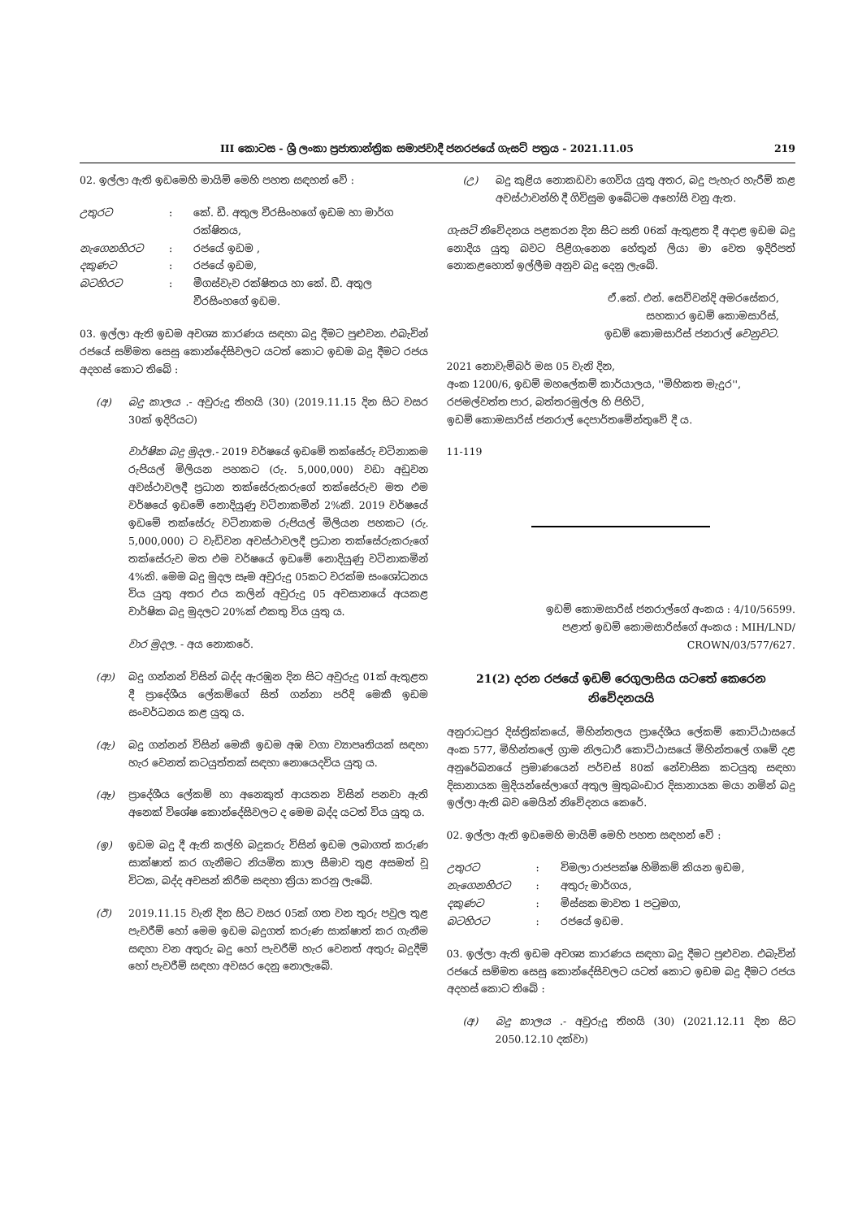III කොටස - ශ්‍රී ලංකා ප්‍රජාතාන්ත්‍රික සමාජවාදී ජනරජයේ ගැසට් පත්‍රය - 2021.11.05 219
02. ඉල්ලා ඇති ඉඩමෙහි මායිම් මෙහි පහත සඳහන් වේ :
| උතුරට | : | කේ. ඩී. අතුල වීරසිංහගේ ඉඩම හා මාර්ග රක්ෂිතය, |
| නැගෙනහිරට | : | රජයේ ඉඩම , |
| දකුණට | : | රජයේ ඉඩම, |
| බටහිරට | : | මීගස්වැව රක්ෂිතය හා කේ. ඩී. අතුල වීරසිංහගේ ඉඩම. |
03. ඉල්ලා ඇති ඉඩම අවශ්‍ය කාරණය සඳහා බදු දීමට පුළුවන. එබැවින් රජයේ සම්මත සෙසු කොන්දේසිවලට යටත් කොට ඉඩම බදු දීමට රජය අදහස් කොට තිබේ :
(අ) බදු කාලය .- අවුරුදු තිහයි (30) (2019.11.15 දින සිට වසර 30ක් ඉදිරියට)
වාර්ෂික බදු මුදල.- 2019 වර්ෂයේ ඉඩමේ තක්සේරු වටිනාකම රුපියල් මිලියන පහකට (රු. 5,000,000) වඩා අඩුවන අවස්ථාවලදී ප්‍රධාන තක්සේරුකරුගේ තක්සේරුව මත එම වර්ෂයේ ඉඩමේ නොදියුණු වටිනාකමින් 2%කි. 2019 වර්ෂයේ ඉඩමේ තක්සේරු වටිනාකම රුපියල් මිලියන පහකට (රු. 5,000,000) ට වැඩිවන අවස්ථාවලදී ප්‍රධාන තක්සේරුකරුගේ තක්සේරුව මත එම වර්ෂයේ ඉඩමේ නොදියුණු වටිනාකමින් 4%කි. මෙම බදු මුදල සෑම අවුරුදු 05කට වරක්ම සංශෝධනය විය යුතු අතර එය කලින් අවුරුදු 05 අවසානයේ අයකළ වාර්ෂික බදු මුදලට 20%ක් එකතු විය යුතු ය.
වාර මුදල. - අය නොකරේ.
(ආ) බදු ගන්නන් විසින් බද්ද ඇරඹුන දින සිට අවුරුදු 01ක් ඇතුළත දී ප්‍රාදේශීය ලේකම්ගේ සිත් ගන්නා පරිදි මෙකී ඉඩම සංවර්ධනය කළ යුතු ය.
(ඇ) බදු ගන්නන් විසින් මෙකී ඉඩම අඹ වගා ව්‍යාපෘතියක් සඳහා හැර වෙනත් කටයුත්තක් සඳහා නොයෙදවිය යුතු ය.
(ඈ) ප්‍රාදේශීය ලේකම් හා අනෙකුත් ආයතන විසින් පනවා ඇති අනෙක් විශේෂ කොන්දේසිවලට ද මෙම බද්ද යටත් විය යුතු ය.
(ඉ) ඉඩම බදු දී ඇති කල්හි බදුකරු විසින් ඉඩම ලබාගත් කරුණ සාක්ෂාත් කර ගැනීමට නියමිත කාල සීමාව තුළ අසමත් වූ විටක, බද්ද අවසන් කිරීම සඳහා ක්‍රියා කරනු ලැබේ.
(ඊ) 2019.11.15 වැනි දින සිට වසර 05ක් ගත වන තුරු පවුල තුළ පැවරීම් හෝ මෙම ඉඩම බදුගත් කරුණ සාක්ෂාත් කර ගැනීම සඳහා වන අතුරු බදු හෝ පැවරීම් හැර වෙනත් අතුරු බදුදීම් හෝ පැවරීම් සඳහා අවසර දෙනු නොලැබේ.
(උ) බදු කුළිය නොකඩවා ගෙවිය යුතු අතර, බදු පැහැර හැරීම් කළ අවස්ථාවන්හි දී ගිවිසුම ඉබේටම අහෝසි වනු ඇත.
ගැසට් නිවේදනය පළකරන දින සිට සති 06ක් ඇතුළත දී අදාළ ඉඩම බදු නොදිය යුතු බවට පිළිගැනෙන හේතූන් ලියා මා වෙත ඉදිරිපත් නොකළහොත් ඉල්ලීම අනුව බදු දෙනු ලැබේ.
ඒ.කේ. එන්. සෙව්වන්දි අමරසේකර,
සහකාර ඉඩම් කොමසාරිස්,
ඉඩම් කොමසාරිස් ජනරාල් වෙනුවට.
2021 නොවැම්බර් මස 05 වැනි දින,
අංක 1200/6, ඉඩම් මහලේකම් කාර්යාලය, ''මිහිකත මැදුර'',
රජමල්වත්ත පාර, බත්තරමුල්ල හි පිහිටි,
ඉඩම් කොමසාරිස් ජනරාල් දෙපාර්තමේන්තුවේ දී ය.
11-119
ඉඩම් කොමසාරිස් ජනරාල්ගේ අංකය : 4/10/56599.
පළාත් ඉඩම් කොමසාරිස්ගේ අංකය : MIH/LND/
CROWN/03/577/627.
21(2) දරන රජයේ ඉඩම් රෙගුලාසිය යටතේ කෙරෙන නිවේදනයයි
අනුරාධපුර දිස්ත්‍රික්කයේ, මිහින්තලය ප්‍රාදේශීය ලේකම් කොට්ඨාසයේ අංක 577, මිහින්තලේ ග්‍රාම නිලධාරී කොට්ඨාසයේ මිහින්තලේ ගමේ දළ අනුරේඛනයේ ප්‍රමාණයෙන් පර්චස් 80ක් නේවාසික කටයුතු සඳහා දිසානායක මුදියන්සේලාගේ අතුල මුතුබංඩාර දිසානායක මයා නමින් බදු ඉල්ලා ඇති බව මෙයින් නිවේදනය කෙරේ.
02. ඉල්ලා ඇති ඉඩමෙහි මායිම් මෙහි පහත සඳහන් වේ :
| උතුරට | : | විමලා රාජපක්ෂ හිමිකම් කියන ඉඩම, |
| නැගෙනහිරට | : | අතුරු මාර්ගය, |
| දකුණට | : | මිස්සක මාවත 1 පටුමග, |
| බටහිරට | : | රජයේ ඉඩම. |
03. ඉල්ලා ඇති ඉඩම අවශ්‍ය කාරණය සඳහා බදු දීමට පුළුවන. එබැවින් රජයේ සම්මත සෙසු කොන්දේසිවලට යටත් කොට ඉඩම බදු දීමට රජය අදහස් කොට තිබේ :
(අ) බදු කාලය .- අවුරුදු තිහයි (30) (2021.12.11 දින සිට 2050.12.10 දක්වා)